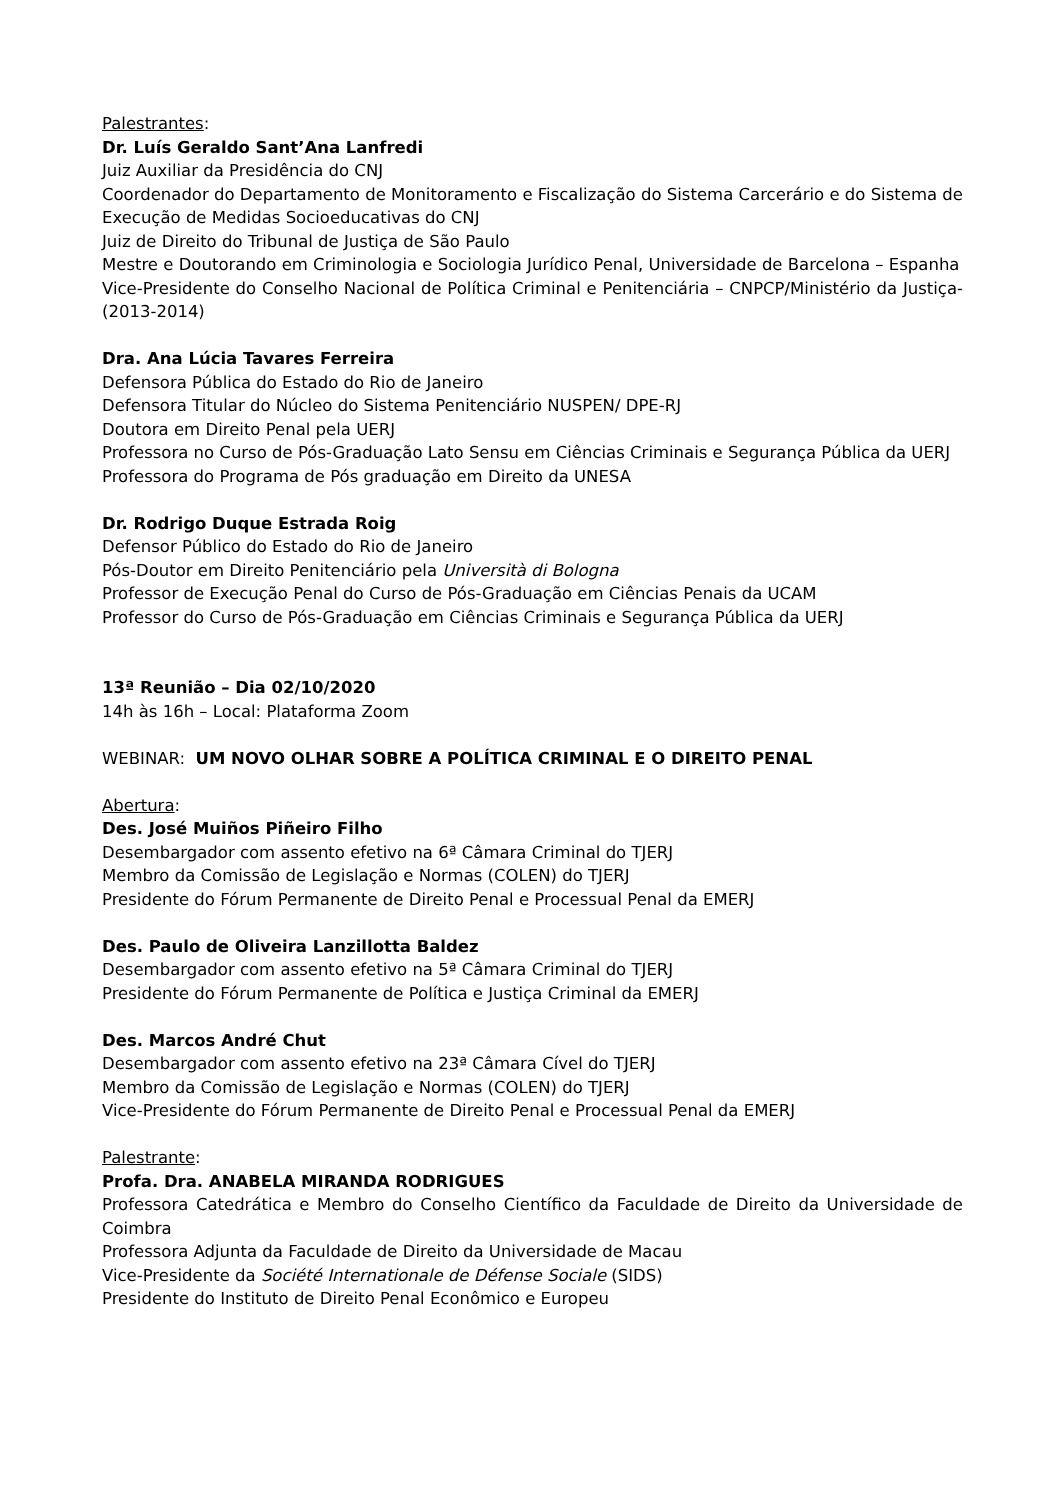Palestrantes:
Dr. Luís Geraldo Sant’Ana Lanfredi
Juiz Auxiliar da Presidência do CNJ
Coordenador do Departamento de Monitoramento e Fiscalização do Sistema Carcerário e do Sistema de Execução de Medidas Socioeducativas do CNJ
Juiz de Direito do Tribunal de Justiça de São Paulo
Mestre e Doutorando em Criminologia e Sociologia Jurídico Penal, Universidade de Barcelona – Espanha
Vice-Presidente do Conselho Nacional de Política Criminal e Penitenciária – CNPCP/Ministério da Justiça- (2013-2014)
Dra. Ana Lúcia Tavares Ferreira
Defensora Pública do Estado do Rio de Janeiro
Defensora Titular do Núcleo do Sistema Penitenciário NUSPEN/ DPE-RJ
Doutora em Direito Penal pela UERJ
Professora no Curso de Pós-Graduação Lato Sensu em Ciências Criminais e Segurança Pública da UERJ
Professora do Programa de Pós graduação em Direito da UNESA
Dr. Rodrigo Duque Estrada Roig
Defensor Público do Estado do Rio de Janeiro
Pós-Doutor em Direito Penitenciário pela Università di Bologna
Professor de Execução Penal do Curso de Pós-Graduação em Ciências Penais da UCAM
Professor do Curso de Pós-Graduação em Ciências Criminais e Segurança Pública da UERJ
13ª Reunião – Dia 02/10/2020
14h às 16h – Local: Plataforma Zoom
WEBINAR: UM NOVO OLHAR SOBRE A POLÍTICA CRIMINAL E O DIREITO PENAL
Abertura:
Des. José Muiños Piñeiro Filho
Desembargador com assento efetivo na 6ª Câmara Criminal do TJERJ
Membro da Comissão de Legislação e Normas (COLEN) do TJERJ
Presidente do Fórum Permanente de Direito Penal e Processual Penal da EMERJ
Des. Paulo de Oliveira Lanzillotta Baldez
Desembargador com assento efetivo na 5ª Câmara Criminal do TJERJ
Presidente do Fórum Permanente de Política e Justiça Criminal da EMERJ
Des. Marcos André Chut
Desembargador com assento efetivo na 23ª Câmara Cível do TJERJ
Membro da Comissão de Legislação e Normas (COLEN) do TJERJ
Vice-Presidente do Fórum Permanente de Direito Penal e Processual Penal da EMERJ
Palestrante:
Profa. Dra. ANABELA MIRANDA RODRIGUES
Professora Catedrática e Membro do Conselho Científico da Faculdade de Direito da Universidade de Coimbra
Professora Adjunta da Faculdade de Direito da Universidade de Macau
Vice-Presidente da Société Internationale de Défense Sociale (SIDS)
Presidente do Instituto de Direito Penal Econômico e Europeu